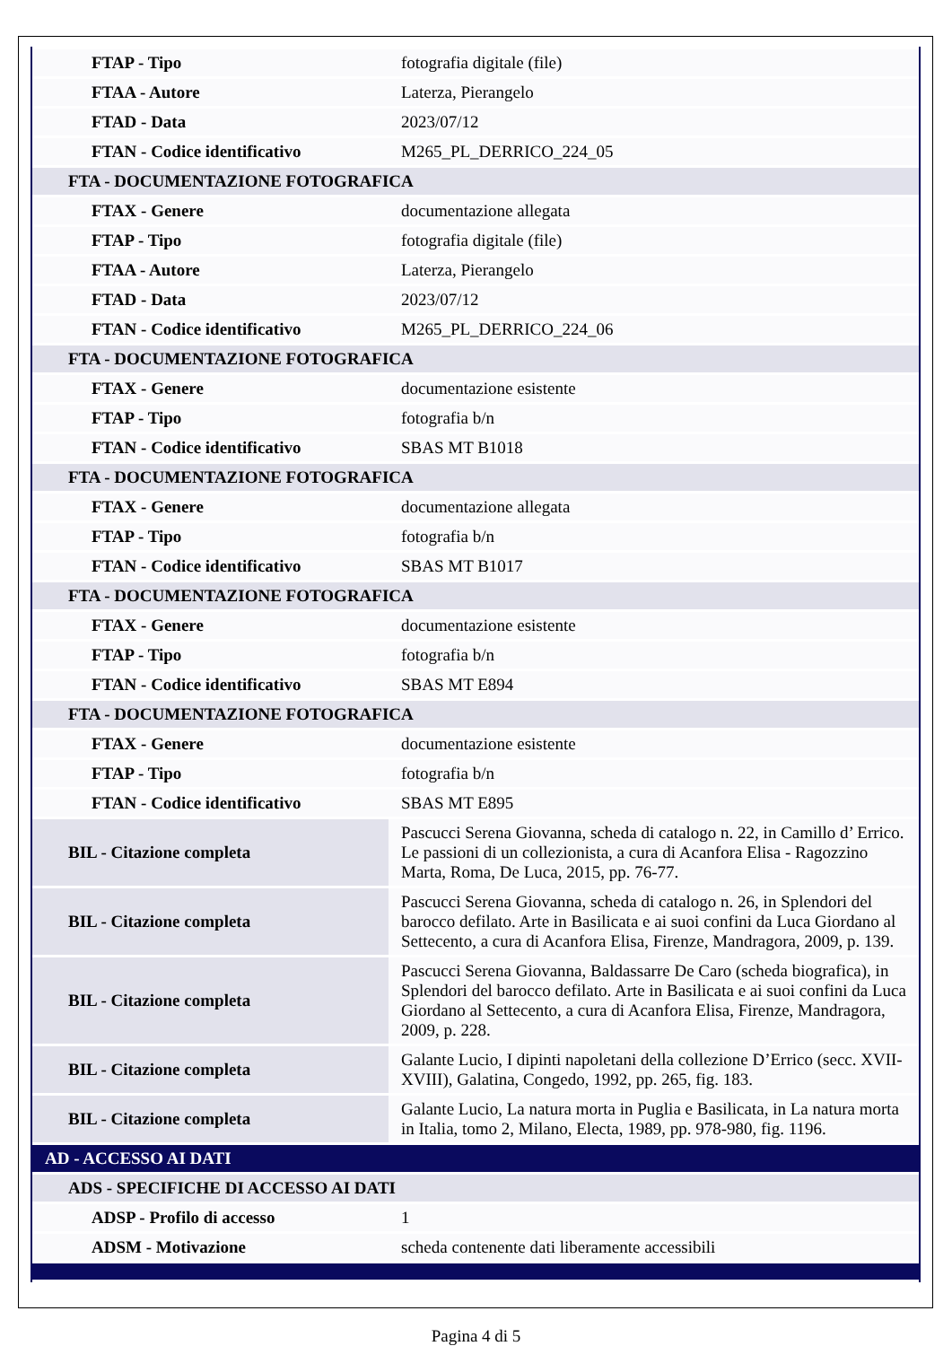| FTAP - Tipo | fotografia digitale (file) |
| FTAA - Autore | Laterza, Pierangelo |
| FTAD - Data | 2023/07/12 |
| FTAN - Codice identificativo | M265_PL_DERRICO_224_05 |
| FTA - DOCUMENTAZIONE FOTOGRAFICA | |
| FTAX - Genere | documentazione allegata |
| FTAP - Tipo | fotografia digitale (file) |
| FTAA - Autore | Laterza, Pierangelo |
| FTAD - Data | 2023/07/12 |
| FTAN - Codice identificativo | M265_PL_DERRICO_224_06 |
| FTA - DOCUMENTAZIONE FOTOGRAFICA | |
| FTAX - Genere | documentazione esistente |
| FTAP - Tipo | fotografia b/n |
| FTAN - Codice identificativo | SBAS MT B1018 |
| FTA - DOCUMENTAZIONE FOTOGRAFICA | |
| FTAX - Genere | documentazione allegata |
| FTAP - Tipo | fotografia b/n |
| FTAN - Codice identificativo | SBAS MT B1017 |
| FTA - DOCUMENTAZIONE FOTOGRAFICA | |
| FTAX - Genere | documentazione esistente |
| FTAP - Tipo | fotografia b/n |
| FTAN - Codice identificativo | SBAS MT E894 |
| FTA - DOCUMENTAZIONE FOTOGRAFICA | |
| FTAX - Genere | documentazione esistente |
| FTAP - Tipo | fotografia b/n |
| FTAN - Codice identificativo | SBAS MT E895 |
| BIL - Citazione completa | Pascucci Serena Giovanna, scheda di catalogo n. 22, in Camillo d’ Errico. Le passioni di un collezionista, a cura di Acanfora Elisa - Ragozzino Marta, Roma, De Luca, 2015, pp. 76-77. |
| BIL - Citazione completa | Pascucci Serena Giovanna, scheda di catalogo n. 26, in Splendori del barocco defilato. Arte in Basilicata e ai suoi confini da Luca Giordano al Settecento, a cura di Acanfora Elisa, Firenze, Mandragora, 2009, p. 139. |
| BIL - Citazione completa | Pascucci Serena Giovanna, Baldassarre De Caro (scheda biografica), in Splendori del barocco defilato. Arte in Basilicata e ai suoi confini da Luca Giordano al Settecento, a cura di Acanfora Elisa, Firenze, Mandragora, 2009, p. 228. |
| BIL - Citazione completa | Galante Lucio, I dipinti napoletani della collezione D’Errico (secc. XVII-XVIII), Galatina, Congedo, 1992, pp. 265, fig. 183. |
| BIL - Citazione completa | Galante Lucio, La natura morta in Puglia e Basilicata, in La natura morta in Italia, tomo 2, Milano, Electa, 1989, pp. 978-980, fig. 1196. |
| AD - ACCESSO AI DATI | |
| ADS - SPECIFICHE DI ACCESSO AI DATI | |
| ADSP - Profilo di accesso | 1 |
| ADSM - Motivazione | scheda contenente dati liberamente accessibili |
Pagina 4 di 5